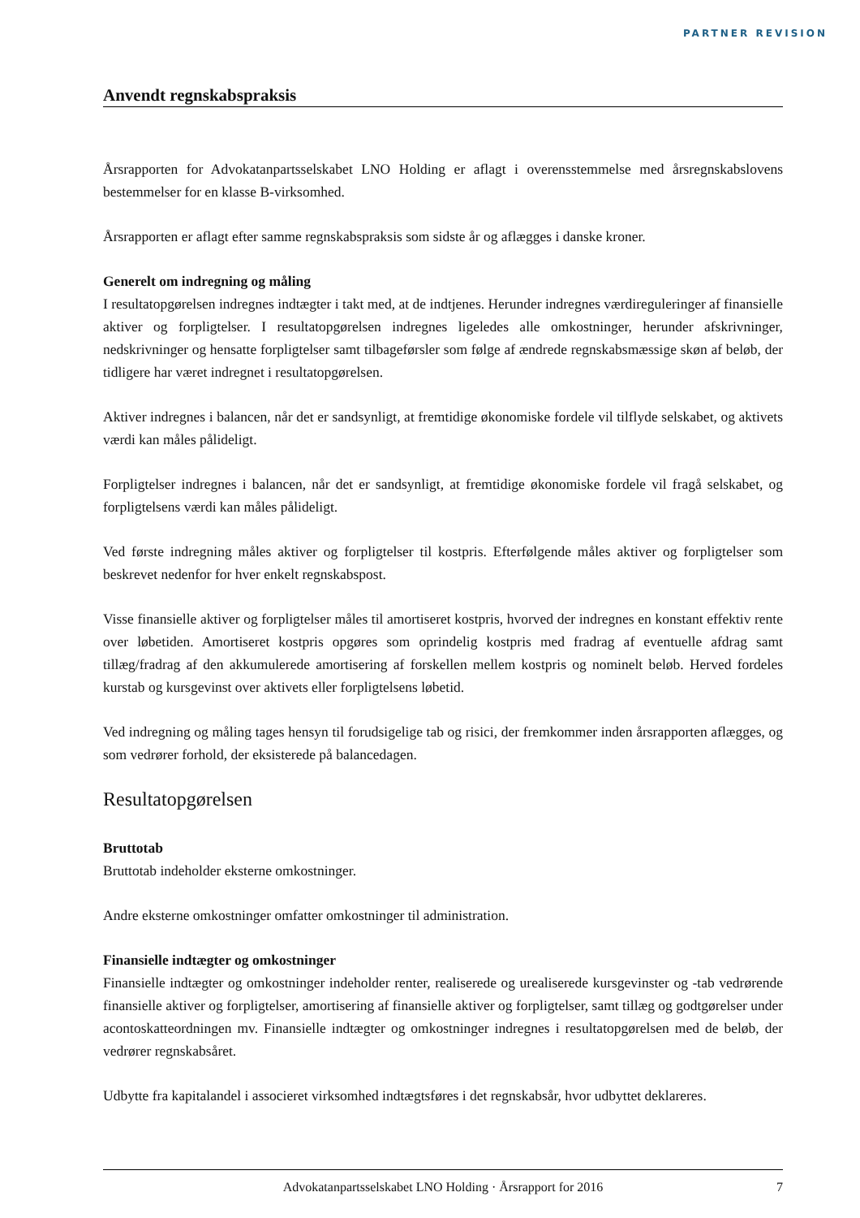PARTNER REVISION
Anvendt regnskabspraksis
Årsrapporten for Advokatanpartsselskabet LNO Holding er aflagt i overensstemmelse med årsregnskabslovens bestemmelser for en klasse B-virksomhed.
Årsrapporten er aflagt efter samme regnskabspraksis som sidste år og aflægges i danske kroner.
Generelt om indregning og måling
I resultatopgørelsen indregnes indtægter i takt med, at de indtjenes. Herunder indregnes værdireguleringer af finansielle aktiver og forpligtelser. I resultatopgørelsen indregnes ligeledes alle omkostninger, herunder afskrivninger, nedskrivninger og hensatte forpligtelser samt tilbageførsler som følge af ændrede regnskabsmæssige skøn af beløb, der tidligere har været indregnet i resultatopgørelsen.
Aktiver indregnes i balancen, når det er sandsynligt, at fremtidige økonomiske fordele vil tilflyde selskabet, og aktivets værdi kan måles pålideligt.
Forpligtelser indregnes i balancen, når det er sandsynligt, at fremtidige økonomiske fordele vil fragå selskabet, og forpligtelsens værdi kan måles pålideligt.
Ved første indregning måles aktiver og forpligtelser til kostpris. Efterfølgende måles aktiver og forpligtelser som beskrevet nedenfor for hver enkelt regnskabspost.
Visse finansielle aktiver og forpligtelser måles til amortiseret kostpris, hvorved der indregnes en konstant effektiv rente over løbetiden. Amortiseret kostpris opgøres som oprindelig kostpris med fradrag af eventuelle afdrag samt tillæg/fradrag af den akkumulerede amortisering af forskellen mellem kostpris og nominelt beløb. Herved fordeles kurstab og kursgevinst over aktivets eller forpligtelsens løbetid.
Ved indregning og måling tages hensyn til forudsigelige tab og risici, der fremkommer inden årsrapporten aflægges, og som vedrører forhold, der eksisterede på balancedagen.
Resultatopgørelsen
Bruttotab
Bruttotab indeholder eksterne omkostninger.
Andre eksterne omkostninger omfatter omkostninger til administration.
Finansielle indtægter og omkostninger
Finansielle indtægter og omkostninger indeholder renter, realiserede og urealiserede kursgevinster og -tab vedrørende finansielle aktiver og forpligtelser, amortisering af finansielle aktiver og forpligtelser, samt tillæg og godtgørelser under acontoskatteordningen mv. Finansielle indtægter og omkostninger indregnes i resultatopgørelsen med de beløb, der vedrører regnskabsåret.
Udbytte fra kapitalandel i associeret virksomhed indtægtsføres i det regnskabsår, hvor udbyttet deklareres.
Advokatanpartsselskabet LNO Holding · Årsrapport for 2016 7